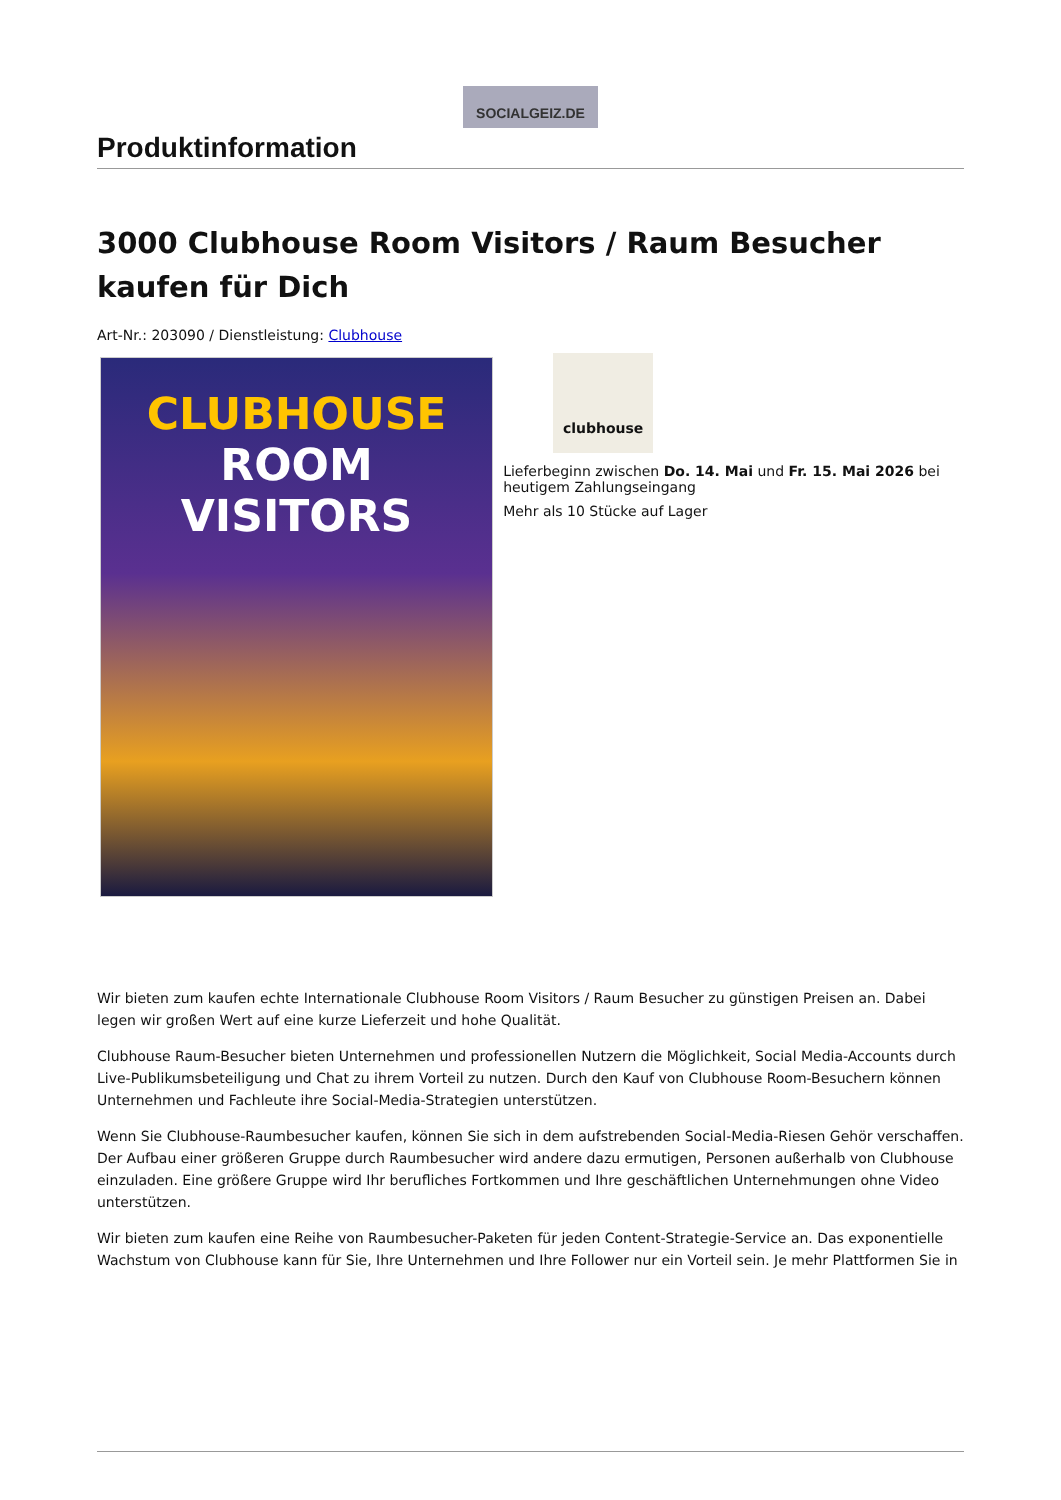SOCIALGEIZ.DE
Produktinformation
3000 Clubhouse Room Visitors / Raum Besucher kaufen für Dich
Art-Nr.: 203090 / Dienstleistung: Clubhouse
CLUBHOUSE
ROOM VISITORS
clubhouse
Lieferbeginn zwischen Do. 14. Mai und Fr. 15. Mai 2026 bei heutigem Zahlungseingang
Mehr als 10 Stücke auf Lager
Wir bieten zum kaufen echte Internationale Clubhouse Room Visitors / Raum Besucher zu günstigen Preisen an. Dabei legen wir großen Wert auf eine kurze Lieferzeit und hohe Qualität.
Clubhouse Raum-Besucher bieten Unternehmen und professionellen Nutzern die Möglichkeit, Social Media-Accounts durch Live-Publikumsbeteiligung und Chat zu ihrem Vorteil zu nutzen. Durch den Kauf von Clubhouse Room-Besuchern können Unternehmen und Fachleute ihre Social-Media-Strategien unterstützen.
Wenn Sie Clubhouse-Raumbesucher kaufen, können Sie sich in dem aufstrebenden Social-Media-Riesen Gehör verschaffen. Der Aufbau einer größeren Gruppe durch Raumbesucher wird andere dazu ermutigen, Personen außerhalb von Clubhouse einzuladen. Eine größere Gruppe wird Ihr berufliches Fortkommen und Ihre geschäftlichen Unternehmungen ohne Video unterstützen.
Wir bieten zum kaufen eine Reihe von Raumbesucher-Paketen für jeden Content-Strategie-Service an. Das exponentielle Wachstum von Clubhouse kann für Sie, Ihre Unternehmen und Ihre Follower nur ein Vorteil sein. Je mehr Plattformen Sie in